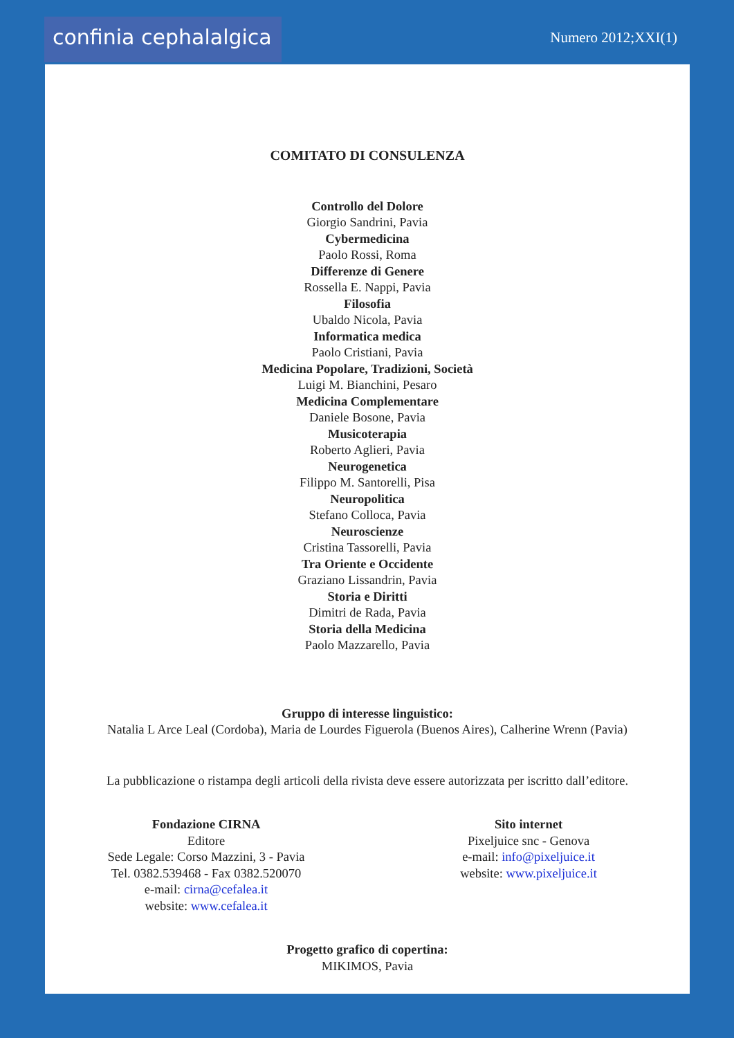confinia cephalalgica
Numero 2012;XXI(1)
COMITATO DI CONSULENZA
Controllo del Dolore
Giorgio Sandrini, Pavia
Cybermedicina
Paolo Rossi, Roma
Differenze di Genere
Rossella E. Nappi, Pavia
Filosofia
Ubaldo Nicola, Pavia
Informatica medica
Paolo Cristiani, Pavia
Medicina Popolare, Tradizioni, Società
Luigi M. Bianchini, Pesaro
Medicina Complementare
Daniele Bosone, Pavia
Musicoterapia
Roberto Aglieri, Pavia
Neurogenetica
Filippo M. Santorelli, Pisa
Neuropolitica
Stefano Colloca, Pavia
Neuroscienze
Cristina Tassorelli, Pavia
Tra Oriente e Occidente
Graziano Lissandrin, Pavia
Storia e Diritti
Dimitri de Rada, Pavia
Storia della Medicina
Paolo Mazzarello, Pavia
Gruppo di interesse linguistico:
Natalia L Arce Leal (Cordoba), Maria de Lourdes Figuerola (Buenos Aires), Calherine Wrenn (Pavia)
La pubblicazione o ristampa degli articoli della rivista deve essere autorizzata per iscritto dall’editore.
Fondazione CIRNA
Editore
Sede Legale: Corso Mazzini, 3 - Pavia
Tel. 0382.539468 - Fax 0382.520070
e-mail: cirna@cefalea.it
website: www.cefalea.it
Sito internet
Pixeljuice snc - Genova
e-mail: info@pixeljuice.it
website: www.pixeljuice.it
Progetto grafico di copertina:
MIKIMOS, Pavia